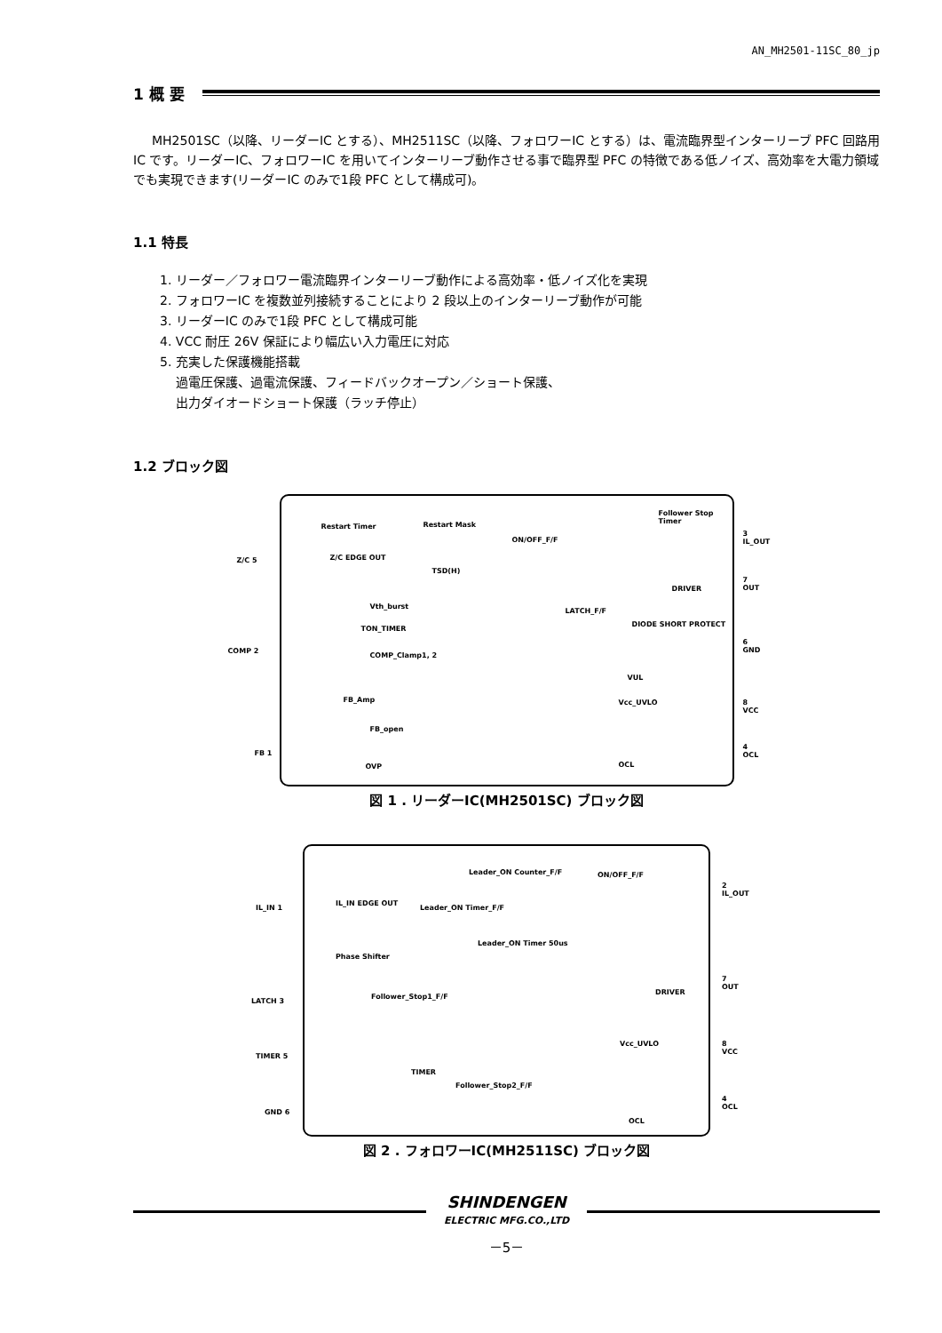AN_MH2501-11SC_80_jp
1 概 要
MH2501SC（以降、リーダーIC とする）、MH2511SC（以降、フォロワーIC とする）は、電流臨界型インターリーブ PFC 回路用 IC です。リーダーIC、フォロワーIC を用いてインターリーブ動作させる事で臨界型 PFC の特徴である低ノイズ、高効率を大電力領域でも実現できます(リーダーIC のみで1段 PFC として構成可)。
1.1 特長
1. リーダー／フォロワー電流臨界インターリーブ動作による高効率・低ノイズ化を実現
2. フォロワーIC を複数並列接続することにより 2 段以上のインターリーブ動作が可能
3. リーダーIC のみで1段 PFC として構成可能
4. VCC 耐圧 26V 保証により幅広い入力電圧に対応
5. 充実した保護機能搭載
過電圧保護、過電流保護、フィードバックオープン／ショート保護、
出力ダイオードショート保護（ラッチ停止）
1.2 ブロック図
Z/C 5
COMP 2
FB 1
3 IL_OUT
7 OUT
6 GND
8 VCC
4 OCL
Restart Timer Restart Mask
Z/C EDGE OUT
TSD(H)
ON/OFF_F/F
Follower Stop Timer
DRIVER
LATCH_F/F
DIODE SHORT PROTECT
Vth_burst
TON_TIMER
COMP_Clamp1, 2
VUL
Vcc_UVLO FB_Amp
FB_open
OVP OCL
図 1 . リーダーIC(MH2501SC) ブロック図
IL_IN 1
LATCH 3
TIMER 5
GND 6
2 IL_OUT
7 OUT
8 VCC
4 OCL
IL_IN EDGE OUT
Leader_ON Counter_F/F
Leader_ON Timer_F/F
Leader_ON Timer 50us
Phase Shifter
ON/OFF_F/F
DRIVER
Follower_Stop1_F/F
TIMER
Follower_Stop2_F/F
Vcc_UVLO
OCL
図 2 . フォロワーIC(MH2511SC) ブロック図
SHINDENGEN
ELECTRIC MFG.CO.,LTD
－5－